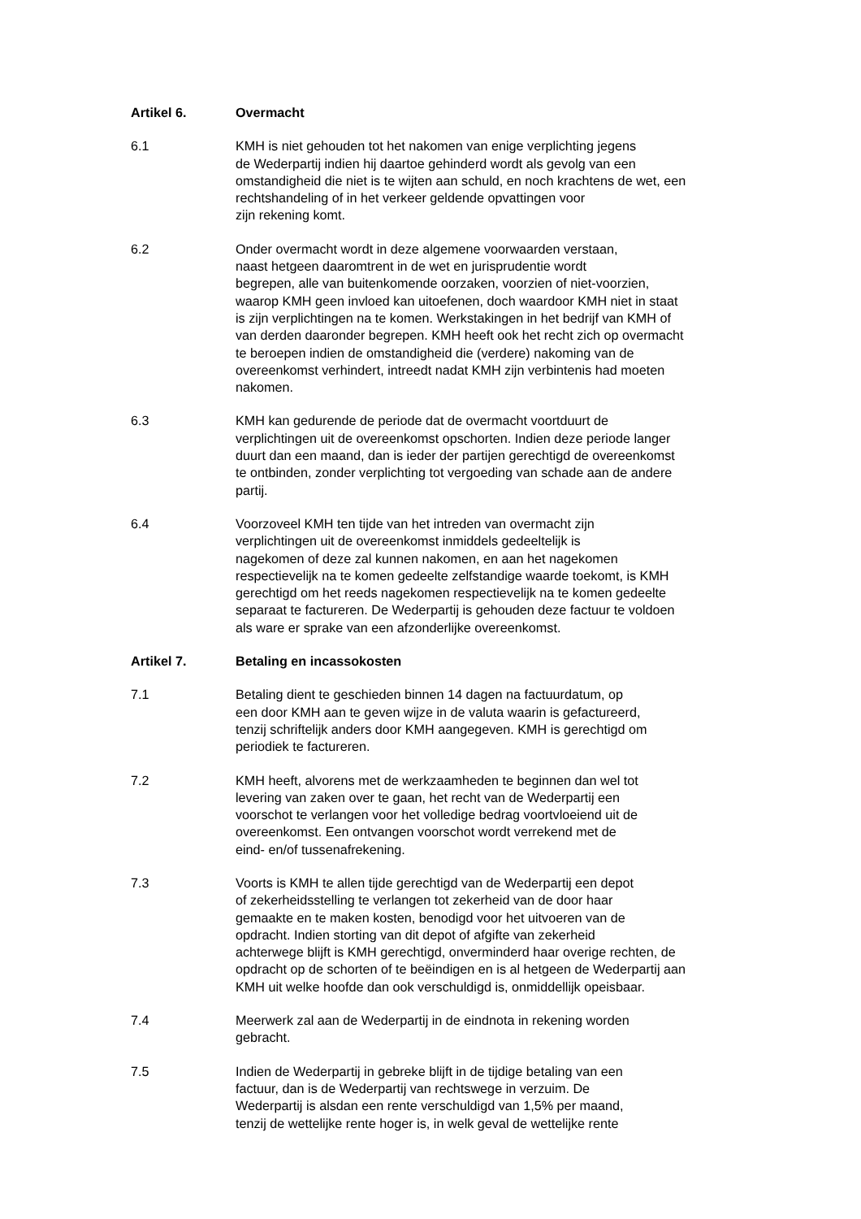Artikel 6. Overmacht
6.1 KMH is niet gehouden tot het nakomen van enige verplichting jegens
de Wederpartij indien hij daartoe gehinderd wordt als gevolg van een
omstandigheid die niet is te wijten aan schuld, en noch krachtens de wet, een
rechtshandeling of in het verkeer geldende opvattingen voor
zijn rekening komt.
6.2 Onder overmacht wordt in deze algemene voorwaarden verstaan,
naast hetgeen daaromtrent in de wet en jurisprudentie wordt
begrepen, alle van buitenkomende oorzaken, voorzien of niet-voorzien,
waarop KMH geen invloed kan uitoefenen, doch waardoor KMH niet in staat
is zijn verplichtingen na te komen. Werkstakingen in het bedrijf van KMH of
van derden daaronder begrepen. KMH heeft ook het recht zich op overmacht
te beroepen indien de omstandigheid die (verdere) nakoming van de
overeenkomst verhindert, intreedt nadat KMH zijn verbintenis had moeten
nakomen.
6.3 KMH kan gedurende de periode dat de overmacht voortduurt de
verplichtingen uit de overeenkomst opschorten. Indien deze periode langer
duurt dan een maand, dan is ieder der partijen gerechtigd de overeenkomst
te ontbinden, zonder verplichting tot vergoeding van schade aan de andere
partij.
6.4 Voorzoveel KMH ten tijde van het intreden van overmacht zijn
verplichtingen uit de overeenkomst inmiddels gedeeltelijk is
nagekomen of deze zal kunnen nakomen, en aan het nagekomen
respectievelijk na te komen gedeelte zelfstandige waarde toekomt, is KMH
gerechtigd om het reeds nagekomen respectievelijk na te komen gedeelte
separaat te factureren. De Wederpartij is gehouden deze factuur te voldoen
als ware er sprake van een afzonderlijke overeenkomst.
Artikel 7. Betaling en incassokosten
7.1 Betaling dient te geschieden binnen 14 dagen na factuurdatum, op
een door KMH aan te geven wijze in de valuta waarin is gefactureerd,
tenzij schriftelijk anders door KMH aangegeven. KMH is gerechtigd om
periodiek te factureren.
7.2 KMH heeft, alvorens met de werkzaamheden te beginnen dan wel tot
levering van zaken over te gaan, het recht van de Wederpartij een
voorschot te verlangen voor het volledige bedrag voortvloeiend uit de
overeenkomst. Een ontvangen voorschot wordt verrekend met de
eind- en/of tussenafrekening.
7.3 Voorts is KMH te allen tijde gerechtigd van de Wederpartij een depot
of zekerheidsstelling te verlangen tot zekerheid van de door haar
gemaakte en te maken kosten, benodigd voor het uitvoeren van de
opdracht. Indien storting van dit depot of afgifte van zekerheid
achterwege blijft is KMH gerechtigd, onverminderd haar overige rechten, de
opdracht op de schorten of te beëindigen en is al hetgeen de Wederpartij aan
KMH uit welke hoofde dan ook verschuldigd is, onmiddellijk opeisbaar.
7.4 Meerwerk zal aan de Wederpartij in de eindnota in rekening worden
gebracht.
7.5 Indien de Wederpartij in gebreke blijft in de tijdige betaling van een
factuur, dan is de Wederpartij van rechtswege in verzuim. De
Wederpartij is alsdan een rente verschuldigd van 1,5% per maand,
tenzij de wettelijke rente hoger is, in welk geval de wettelijke rente